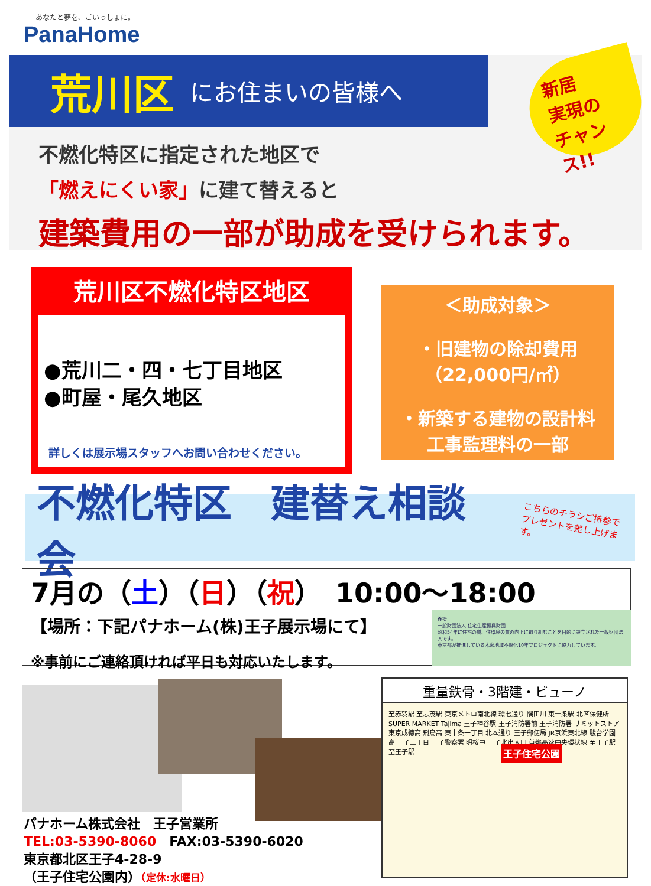あなたと夢を、ごいっしょに。
PanaHome
荒川区 にお住まいの皆様へ
新居
実現の
チャンス!!
不燃化特区に指定された地区で
「燃えにくい家」に建て替えると
建築費用の一部が助成を受けられます。
荒川区不燃化特区地区
●荒川二・四・七丁目地区
●町屋・尾久地区
詳しくは展示場スタッフへお問い合わせください。
＜助成対象＞
・旧建物の除却費用
（22,000円/㎡）
・新築する建物の設計料
工事監理料の一部
不燃化特区　建替え相談会
こちらのチラシご持参で
プレゼントを差し上げます。
7月の（土）（日）（祝）　10:00～18:00
【場所：下記パナホーム(株)王子展示場にて】
※事前にご連絡頂ければ平日も対応いたします。
後援
一般財団法人 住宅生産振興財団
昭和54年に住宅の質、住環境の質の向上に取り組むことを目的に設立された一般財団法人です。
東京都が推進している木密地域不燃化10年プロジェクトに協力しています。
パナホーム株式会社　王子営業所
TEL:03-5390-8060　FAX:03-5390-6020
東京都北区王子4-28-9
（王子住宅公園内）（定休:水曜日）
重量鉄骨・3階建・ビューノ
至赤羽駅 至志茂駅 東京メトロ南北線 環七通り 隅田川 東十条駅 北区保健所 SUPER MARKET Tajima 王子神谷駅 王子消防署前 王子消防署 サミットストア 東京成徳高 飛鳥高 東十条一丁目 北本通り 王子郵便局 JR京浜東北線 駿台学園高 王子三丁目 王子警察署 明桜中 王子北出入口 首都高速中央環状線 至王子駅 至王子駅
王子住宅公園